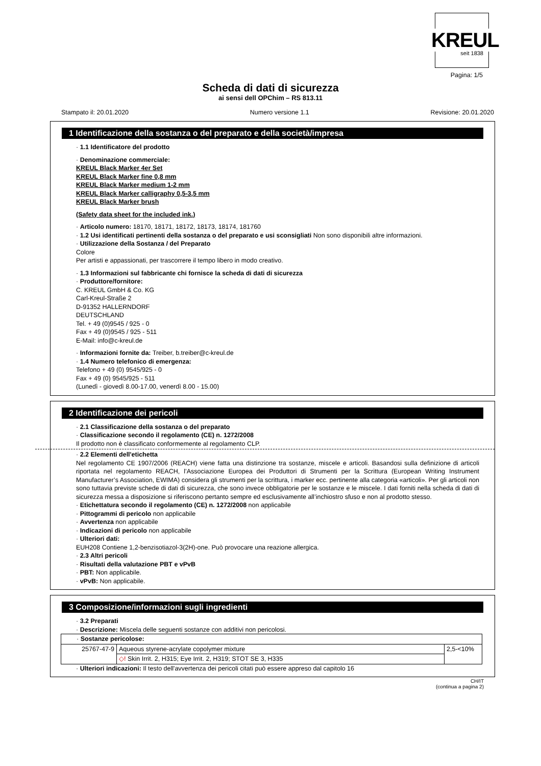KREUL
seit 1838
Pagina: 1/5
Scheda di dati di sicurezza
ai sensi dell OPChim – RS 813.11
Stampato il: 20.01.2020 Numero versione 1.1 Revisione: 20.01.2020
1 Identificazione della sostanza o del preparato e della società/impresa
· 1.1 Identificatore del prodotto
· Denominazione commerciale:
KREUL Black Marker 4er Set
KREUL Black Marker fine 0,8 mm
KREUL Black Marker medium 1-2 mm
KREUL Black Marker calligraphy 0,5-3,5 mm
KREUL Black Marker brush
(Safety data sheet for the included ink.)
· Articolo numero: 18170, 18171, 18172, 18173, 18174, 181760
· 1.2 Usi identificati pertinenti della sostanza o del preparato e usi sconsigliati Non sono disponibili altre informazioni.
· Utilizzazione della Sostanza / del Preparato
Colore
Per artisti e appassionati, per trascorrere il tempo libero in modo creativo.
· 1.3 Informazioni sul fabbricante chi fornisce la scheda di dati di sicurezza
· Produttore/fornitore:
C. KREUL GmbH & Co. KG
Carl-Kreul-Straße 2
D-91352 HALLERNDORF
DEUTSCHLAND
Tel. + 49 (0)9545 / 925 - 0
Fax + 49 (0)9545 / 925 - 511
E-Mail: info@c-kreul.de
· Informazioni fornite da: Treiber, b.treiber@c-kreul.de
· 1.4 Numero telefonico di emergenza:
Telefono + 49 (0) 9545/925 - 0
Fax + 49 (0) 9545/925 - 511
(Lunedì - giovedì 8.00-17.00, venerdì 8.00 - 15.00)
2 Identificazione dei pericoli
· 2.1 Classificazione della sostanza o del preparato
· Classificazione secondo il regolamento (CE) n. 1272/2008
Il prodotto non è classificato conformemente al regolamento CLP.
· 2.2 Elementi dell'etichetta
Nel regolamento CE 1907/2006 (REACH) viene fatta una distinzione tra sostanze, miscele e articoli. Basandosi sulla definizione di articoli riportata nel regolamento REACH, l’Associazione Europea dei Produttori di Strumenti per la Scrittura (European Writing Instrument Manufacturer’s Association, EWIMA) considera gli strumenti per la scrittura, i marker ecc. pertinente alla categoria «articoli». Per gli articoli non sono tuttavia previste schede di dati di sicurezza, che sono invece obbligatorie per le sostanze e le miscele. I dati forniti nella scheda di dati di sicurezza messa a disposizione si riferiscono pertanto sempre ed esclusivamente all’inchiostro sfuso e non al prodotto stesso.
· Etichettatura secondo il regolamento (CE) n. 1272/2008 non applicabile
· Pittogrammi di pericolo non applicabile
· Avvertenza non applicabile
· Indicazioni di pericolo non applicabile
· Ulteriori dati:
EUH208 Contiene 1,2-benzisotiazol-3(2H)-one. Può provocare una reazione allergica.
· 2.3 Altri pericoli
· Risultati della valutazione PBT e vPvB
· PBT: Non applicabile.
· vPvB: Non applicabile.
3 Composizione/informazioni sugli ingredienti
· 3.2 Preparati
· Descrizione: Miscela delle seguenti sostanze con additivi non pericolosi.
| · Sostanze pericolose: | | |
| 25767-47-9 | Aqueous styrene-acrylate copolymer mixture | 2,5-<10% |
| | ◇! Skin Irrit. 2, H315; Eye Irrit. 2, H319; STOT SE 3, H335 | |
· Ulteriori indicazioni: Il testo dell'avvertenza dei pericoli citati può essere appreso dal capitolo 16
CH/IT
(continua a pagina 2)